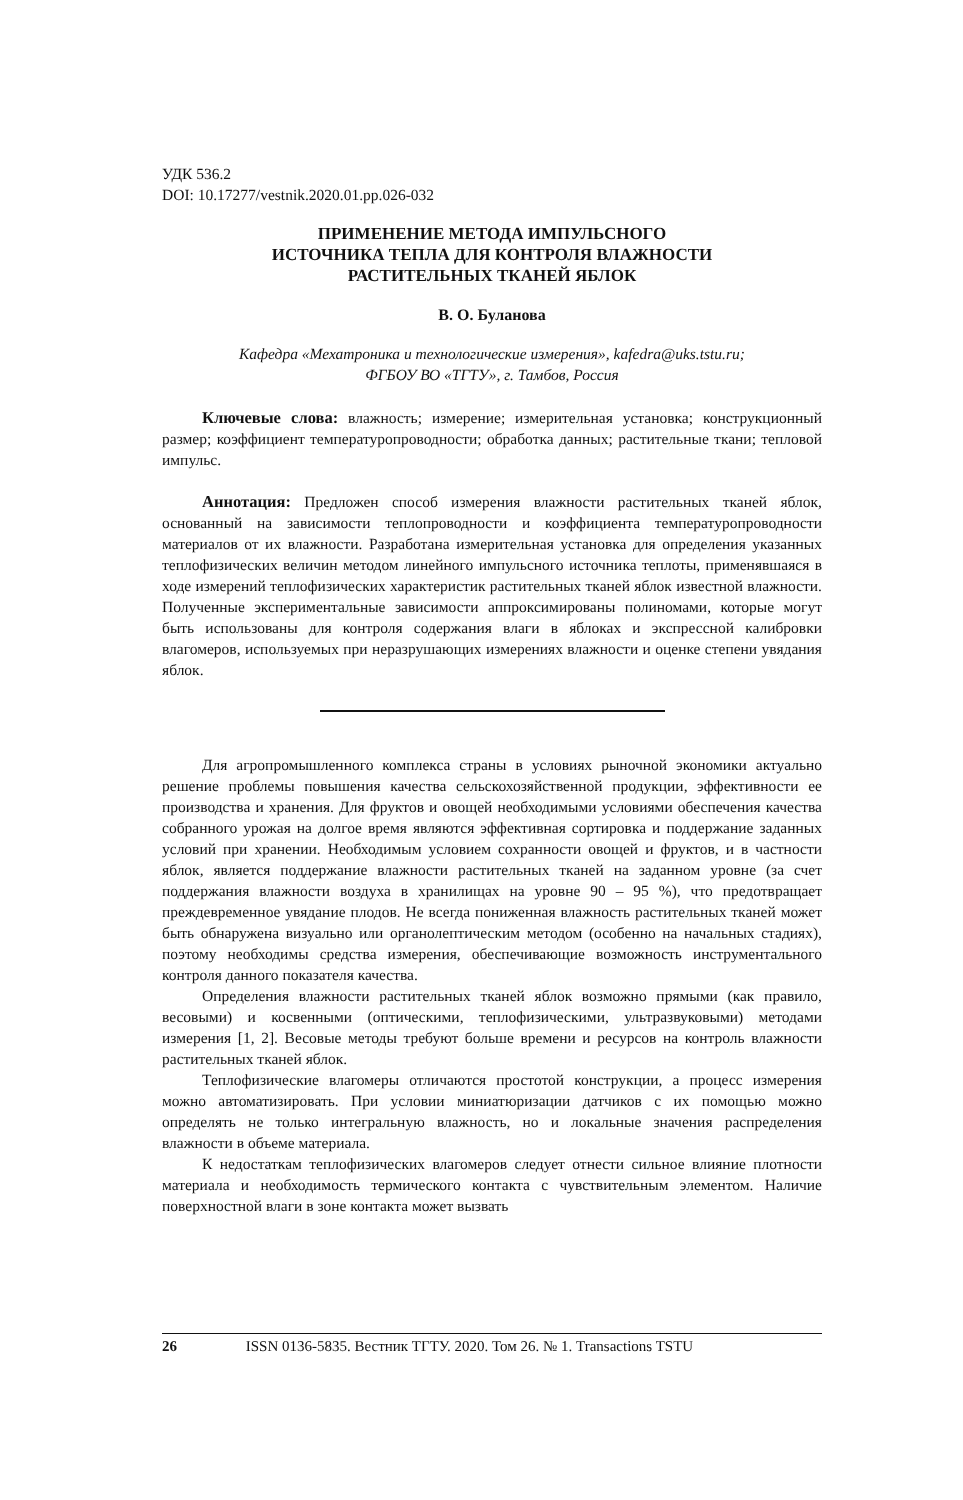УДК 536.2
DOI: 10.17277/vestnik.2020.01.pp.026-032
ПРИМЕНЕНИЕ МЕТОДА ИМПУЛЬСНОГО
ИСТОЧНИКА ТЕПЛА ДЛЯ КОНТРОЛЯ ВЛАЖНОСТИ
РАСТИТЕЛЬНЫХ ТКАНЕЙ ЯБЛОК
В. О. Буланова
Кафедра «Мехатроника и технологические измерения», kafedra@uks.tstu.ru;
ФГБОУ ВО «ТГТУ», г. Тамбов, Россия
Ключевые слова: влажность; измерение; измерительная установка; конструкционный размер; коэффициент температуропроводности; обработка данных; растительные ткани; тепловой импульс.
Аннотация: Предложен способ измерения влажности растительных тканей яблок, основанный на зависимости теплопроводности и коэффициента температуропроводности материалов от их влажности. Разработана измерительная установка для определения указанных теплофизических величин методом линейного импульсного источника теплоты, применявшаяся в ходе измерений теплофизических характеристик растительных тканей яблок известной влажности. Полученные экспериментальные зависимости аппроксимированы полиномами, которые могут быть использованы для контроля содержания влаги в яблоках и экспрессной калибровки влагомеров, используемых при неразрушающих измерениях влажности и оценке степени увядания яблок.
Для агропромышленного комплекса страны в условиях рыночной экономики актуально решение проблемы повышения качества сельскохозяйственной продукции, эффективности ее производства и хранения. Для фруктов и овощей необходимыми условиями обеспечения качества собранного урожая на долгое время являются эффективная сортировка и поддержание заданных условий при хранении. Необходимым условием сохранности овощей и фруктов, и в частности яблок, является поддержание влажности растительных тканей на заданном уровне (за счет поддержания влажности воздуха в хранилищах на уровне 90 – 95 %), что предотвращает преждевременное увядание плодов. Не всегда пониженная влажность растительных тканей может быть обнаружена визуально или органолептическим методом (особенно на начальных стадиях), поэтому необходимы средства измерения, обеспечивающие возможность инструментального контроля данного показателя качества.
Определения влажности растительных тканей яблок возможно прямыми (как правило, весовыми) и косвенными (оптическими, теплофизическими, ультразвуковыми) методами измерения [1, 2]. Весовые методы требуют больше времени и ресурсов на контроль влажности растительных тканей яблок.
Теплофизические влагомеры отличаются простотой конструкции, а процесс измерения можно автоматизировать. При условии миниатюризации датчиков с их помощью можно определять не только интегральную влажность, но и локальные значения распределения влажности в объеме материала.
К недостаткам теплофизических влагомеров следует отнести сильное влияние плотности материала и необходимость термического контакта с чувствительным элементом. Наличие поверхностной влаги в зоне контакта может вызвать
26 ISSN 0136-5835. Вестник ТГТУ. 2020. Том 26. № 1. Transactions TSTU